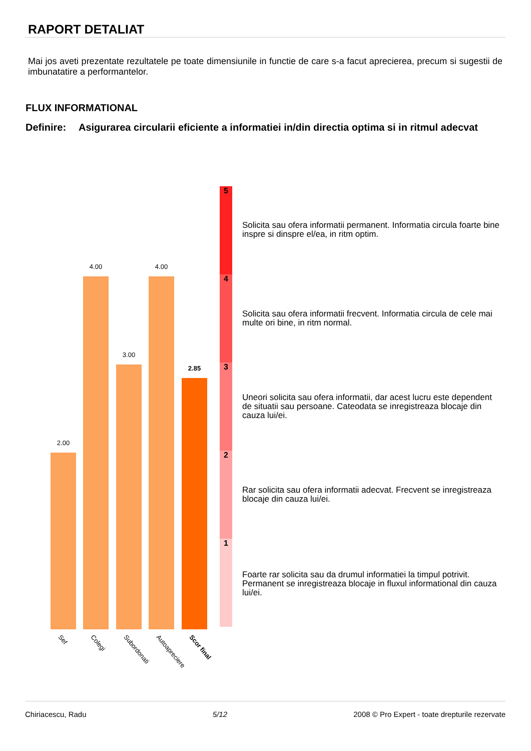RAPORT DETALIAT
Mai jos aveti prezentate rezultatele pe toate dimensiunile in functie de care s-a facut aprecierea, precum si sugestii de imbunatatire a performantelor.
FLUX INFORMATIONAL
Definire:
Asigurarea circularii eficiente a informatiei in/din directia optima si in ritmul adecvat
2.00
4.00
3.00
4.00
2.85
5
4
3
2
1
Sef Colegi Subordonati Autoapreciere Scor final
Solicita sau ofera informatii permanent. Informatia circula foarte bine inspre si dinspre el/ea, in ritm optim.
Solicita sau ofera informatii frecvent. Informatia circula de cele mai multe ori bine, in ritm normal.
Uneori solicita sau ofera informatii, dar acest lucru este dependent de situatii sau persoane. Cateodata se inregistreaza blocaje din cauza lui/ei.
Rar solicita sau ofera informatii adecvat. Frecvent se inregistreaza blocaje din cauza lui/ei.
Foarte rar solicita sau da drumul informatiei la timpul potrivit. Permanent se inregistreaza blocaje in fluxul informational din cauza lui/ei.
Chiriacescu, Radu 5/12 2008 © Pro Expert - toate drepturile rezervate